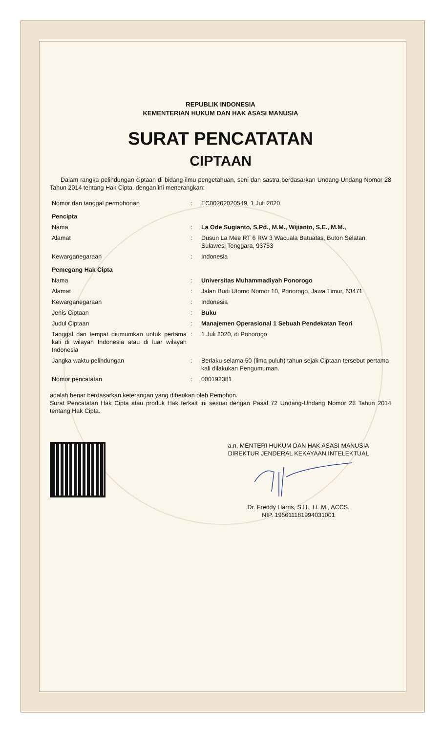REPUBLIK INDONESIA
KEMENTERIAN HUKUM DAN HAK ASASI MANUSIA
SURAT PENCATATAN
CIPTAAN
Dalam rangka pelindungan ciptaan di bidang ilmu pengetahuan, seni dan sastra berdasarkan Undang-Undang Nomor 28 Tahun 2014 tentang Hak Cipta, dengan ini menerangkan:
| Nomor dan tanggal permohonan | : | EC00202020549, 1 Juli 2020 |
| Pencipta | | |
| Nama | : | La Ode Sugianto, S.Pd., M.M., Wijianto, S.E., M.M., |
| Alamat | : | Dusun La Mee RT 6 RW 3 Wacuala Batuatas, Buton Selatan, Sulawesi Tenggara, 93753 |
| Kewarganegaraan | : | Indonesia |
| Pemegang Hak Cipta | | |
| Nama | : | Universitas Muhammadiyah Ponorogo |
| Alamat | : | Jalan Budi Utomo Nomor 10, Ponorogo, Jawa Timur, 63471 |
| Kewarganegaraan | : | Indonesia |
| Jenis Ciptaan | : | Buku |
| Judul Ciptaan | : | Manajemen Operasional 1 Sebuah Pendekatan Teori |
| Tanggal dan tempat diumumkan untuk pertama kali di wilayah Indonesia atau di luar wilayah Indonesia | : | 1 Juli 2020, di Ponorogo |
| Jangka waktu pelindungan | : | Berlaku selama 50 (lima puluh) tahun sejak Ciptaan tersebut pertama kali dilakukan Pengumuman. |
| Nomor pencatatan | : | 000192381 |
adalah benar berdasarkan keterangan yang diberikan oleh Pemohon.
Surat Pencatatan Hak Cipta atau produk Hak terkait ini sesuai dengan Pasal 72 Undang-Undang Nomor 28 Tahun 2014 tentang Hak Cipta.
a.n. MENTERI HUKUM DAN HAK ASASI MANUSIA
DIREKTUR JENDERAL KEKAYAAN INTELEKTUAL
Dr. Freddy Harris, S.H., LL.M., ACCS.
NIP. 196611181994031001